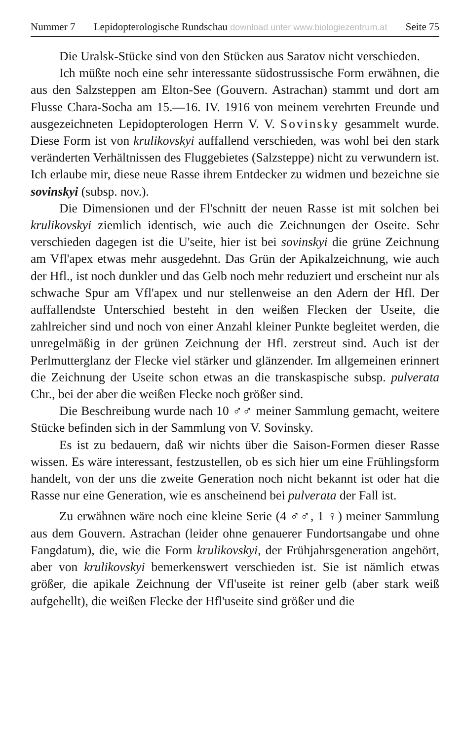Nummer 7 Lepidopterologische Rundschau download unter www.biologiezentrum.at Seite 75
Die Uralsk-Stücke sind von den Stücken aus Saratov nicht verschieden.
Ich müßte noch eine sehr interessante südostrussische Form erwähnen, die aus den Salzsteppen am Elton-See (Gouvern. Astrachan) stammt und dort am Flusse Chara-Socha am 15.—16. IV. 1916 von meinem verehrten Freunde und ausgezeichneten Lepidopterologen Herrn V. V. Sovinsky gesammelt wurde. Diese Form ist von krulikovskyi auffallend verschieden, was wohl bei den stark veränderten Verhältnissen des Fluggebietes (Salzsteppe) nicht zu verwundern ist. Ich erlaube mir, diese neue Rasse ihrem Entdecker zu widmen und bezeichne sie sovinskyi (subsp. nov.).
Die Dimensionen und der Fl'schnitt der neuen Rasse ist mit solchen bei krulikovskyi ziemlich identisch, wie auch die Zeichnungen der Oseite. Sehr verschieden dagegen ist die U'seite, hier ist bei sovinskyi die grüne Zeichnung am Vfl'apex etwas mehr ausgedehnt. Das Grün der Apikalzeichnung, wie auch der Hfl., ist noch dunkler und das Gelb noch mehr reduziert und erscheint nur als schwache Spur am Vfl'apex und nur stellenweise an den Adern der Hfl. Der auffallendste Unterschied besteht in den weißen Flecken der Useite, die zahlreicher sind und noch von einer Anzahl kleiner Punkte begleitet werden, die unregelmäßig in der grünen Zeichnung der Hfl. zerstreut sind. Auch ist der Perlmutterglanz der Flecke viel stärker und glänzender. Im allgemeinen erinnert die Zeichnung der Useite schon etwas an die transkaspische subsp. pulverata Chr., bei der aber die weißen Flecke noch größer sind.
Die Beschreibung wurde nach 10 ♂♂ meiner Sammlung gemacht, weitere Stücke befinden sich in der Sammlung von V. Sovinsky.
Es ist zu bedauern, daß wir nichts über die Saison-Formen dieser Rasse wissen. Es wäre interessant, festzustellen, ob es sich hier um eine Frühlingsform handelt, von der uns die zweite Generation noch nicht bekannt ist oder hat die Rasse nur eine Generation, wie es anscheinend bei pulverata der Fall ist.
Zu erwähnen wäre noch eine kleine Serie (4 ♂♂, 1 ♀) meiner Sammlung aus dem Gouvern. Astrachan (leider ohne genauerer Fundortsangabe und ohne Fangdatum), die, wie die Form krulikovskyi, der Frühjahrsgeneration angehört, aber von krulikovskyi bemerkenswert verschieden ist. Sie ist nämlich etwas größer, die apikale Zeichnung der Vfl'useite ist reiner gelb (aber stark weiß aufgehellt), die weißen Flecke der Hfl'useite sind größer und die